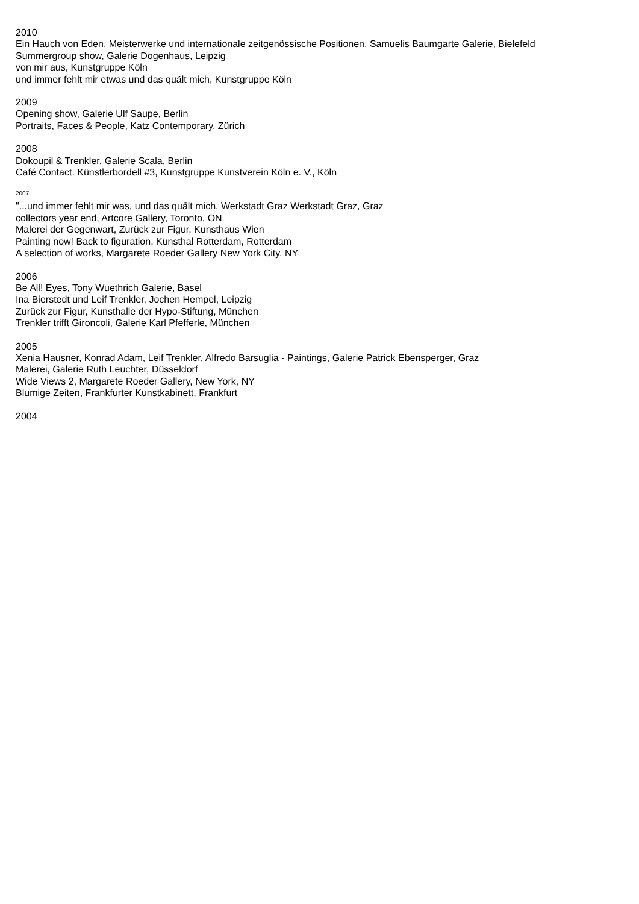2010
Ein Hauch von Eden, Meisterwerke und internationale zeitgenössische Positionen, Samuelis Baumgarte Galerie, Bielefeld
Summergroup show, Galerie Dogenhaus, Leipzig
von mir aus, Kunstgruppe Köln
und immer fehlt mir etwas und das quält mich, Kunstgruppe Köln
2009
Opening show, Galerie Ulf Saupe, Berlin
Portraits, Faces & People, Katz Contemporary, Zürich
2008
Dokoupil & Trenkler, Galerie Scala, Berlin
Café Contact. Künstlerbordell #3, Kunstgruppe Kunstverein Köln e. V., Köln
2007
"...und immer fehlt mir was, und das quält mich, Werkstadt Graz Werkstadt Graz, Graz
collectors year end, Artcore Gallery, Toronto, ON
Malerei der Gegenwart, Zurück zur Figur, Kunsthaus Wien
Painting now! Back to figuration, Kunsthal Rotterdam, Rotterdam
A selection of works, Margarete Roeder Gallery New York City, NY
2006
Be All! Eyes, Tony Wuethrich Galerie, Basel
Ina Bierstedt und Leif Trenkler, Jochen Hempel, Leipzig
Zurück zur Figur, Kunsthalle der Hypo-Stiftung, München
Trenkler trifft Gironcoli, Galerie Karl Pfefferle, München
2005
Xenia Hausner, Konrad Adam, Leif Trenkler, Alfredo Barsuglia - Paintings, Galerie Patrick Ebensperger, Graz
Malerei, Galerie Ruth Leuchter, Düsseldorf
Wide Views 2, Margarete Roeder Gallery, New York, NY
Blumige Zeiten, Frankfurter Kunstkabinett, Frankfurt
2004